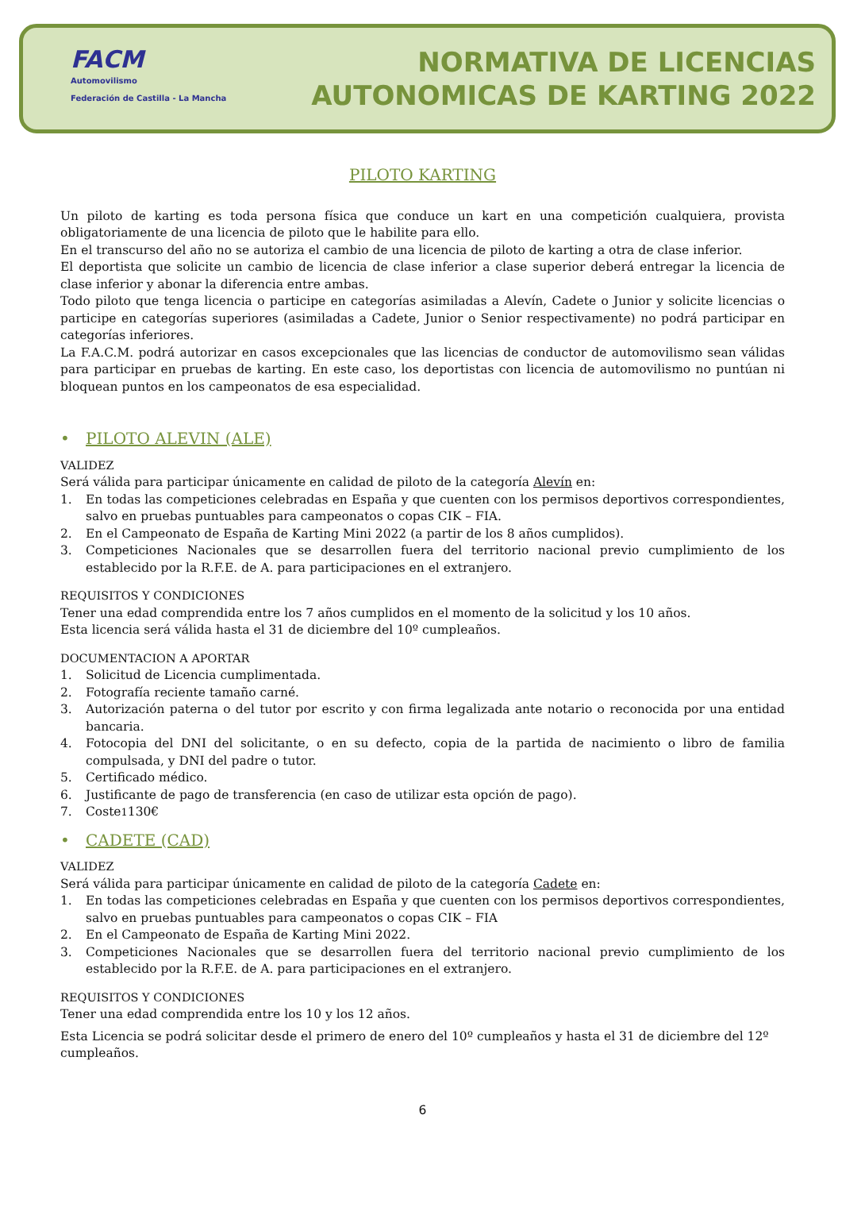FACM
Automovilismo
Federación de Castilla - La Mancha
NORMATIVA DE LICENCIAS
AUTONOMICAS DE KARTING 2022
PILOTO KARTING
Un piloto de karting es toda persona física que conduce un kart en una competición cualquiera, provista obligatoriamente de una licencia de piloto que le habilite para ello.
En el transcurso del año no se autoriza el cambio de una licencia de piloto de karting a otra de clase inferior.
El deportista que solicite un cambio de licencia de clase inferior a clase superior deberá entregar la licencia de clase inferior y abonar la diferencia entre ambas.
Todo piloto que tenga licencia o participe en categorías asimiladas a Alevín, Cadete o Junior y solicite licencias o participe en categorías superiores (asimiladas a Cadete, Junior o Senior respectivamente) no podrá participar en categorías inferiores.
La F.A.C.M. podrá autorizar en casos excepcionales que las licencias de conductor de automovilismo sean válidas para participar en pruebas de karting. En este caso, los deportistas con licencia de automovilismo no puntúan ni bloquean puntos en los campeonatos de esa especialidad.
• PILOTO ALEVIN (ALE)
VALIDEZ
Será válida para participar únicamente en calidad de piloto de la categoría Alevín en:
1. En todas las competiciones celebradas en España y que cuenten con los permisos deportivos correspondientes, salvo en pruebas puntuables para campeonatos o copas CIK – FIA.
2. En el Campeonato de España de Karting Mini 2022 (a partir de los 8 años cumplidos).
3. Competiciones Nacionales que se desarrollen fuera del territorio nacional previo cumplimiento de los establecido por la R.F.E. de A. para participaciones en el extranjero.
REQUISITOS Y CONDICIONES
Tener una edad comprendida entre los 7 años cumplidos en el momento de la solicitud y los 10 años.
Esta licencia será válida hasta el 31 de diciembre del 10º cumpleaños.
DOCUMENTACION A APORTAR
1. Solicitud de Licencia cumplimentada.
2. Fotografía reciente tamaño carné.
3. Autorización paterna o del tutor por escrito y con firma legalizada ante notario o reconocida por una entidad bancaria.
4. Fotocopia del DNI del solicitante, o en su defecto, copia de la partida de nacimiento o libro de familia compulsada, y DNI del padre o tutor.
5. Certificado médico.
6. Justificante de pago de transferencia (en caso de utilizar esta opción de pago).
7. Coste<sup>1</sup> 130€
• CADETE (CAD)
VALIDEZ
Será válida para participar únicamente en calidad de piloto de la categoría Cadete en:
1. En todas las competiciones celebradas en España y que cuenten con los permisos deportivos correspondientes, salvo en pruebas puntuables para campeonatos o copas CIK – FIA
2. En el Campeonato de España de Karting Mini 2022.
3. Competiciones Nacionales que se desarrollen fuera del territorio nacional previo cumplimiento de los establecido por la R.F.E. de A. para participaciones en el extranjero.
REQUISITOS Y CONDICIONES
Tener una edad comprendida entre los 10 y los 12 años.
Esta Licencia se podrá solicitar desde el primero de enero del 10º cumpleaños y hasta el 31 de diciembre del 12º cumpleaños.
6